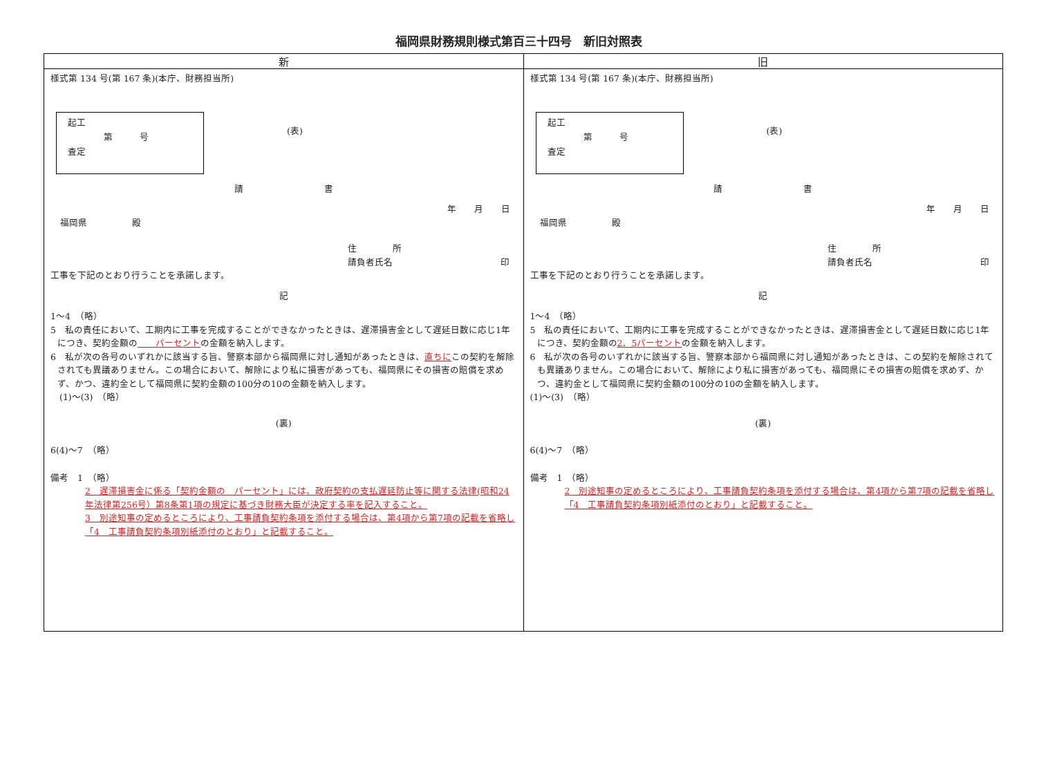福岡県財務規則様式第百三十四号　新旧対照表
| 新 | 旧 |
| --- | --- |
| 様式第 134 号(第 167 条)(本庁、財務担当所) 起工 第 号 査定 (表) 請 書 年 月 日 福岡県 殿 住 所 請負者氏名 印 工事を下記のとおり行うことを承諾します。 記 1～4 （略） 5 私の責任において、工期内に工事を完成することができなかったときは、遅滞損害金として遅延日数に応じ1年につき、契約金額の パーセント の金額を納入します。 6 私が次の各号のいずれかに該当する旨、警察本部から福岡県に対し通知があったときは、 直ちに この契約を解除されても異議ありません。この場合において、解除により私に損害があっても、福岡県にその損害の賠償を求めず、かつ、違約金として福岡県に契約金額の100分の10の金額を納入します。 (1)～(3) （略） (裏) 6(4)～7 （略） 備考 1 （略） 2 遅滞損害金に係る「契約金額の パーセント」には、政府契約の支払遅延防止等に関する法律(昭和24年法律第256号）第8条第1項の規定に基づき財務大臣が決定する率を記入すること。 3 別途知事の定めるところにより、工事請負契約条項を添付する場合は、第4項から第7項の記載を省略し「4 工事請負契約条項別紙添付のとおり」と記載すること。 | 様式第 134 号(第 167 条)(本庁、財務担当所) 起工 第 号 査定 (表) 請 書 年 月 日 福岡県 殿 住 所 請負者氏名 印 工事を下記のとおり行うことを承諾します。 記 1～4 （略） 5 私の責任において、工期内に工事を完成することができなかったときは、遅滞損害金として遅延日数に応じ1年につき、契約金額の 2．5パーセント の金額を納入します。 6 私が次の各号のいずれかに該当する旨、警察本部から福岡県に対し通知があったときは、この契約を解除されても異議ありません。この場合において、解除により私に損害があっても、福岡県にその損害の賠償を求めず、かつ、違約金として福岡県に契約金額の100分の10の金額を納入します。 (1)～(3) （略） (裏) 6(4)～7 （略） 備考 1 （略） 2 別途知事の定めるところにより、工事請負契約条項を添付する場合は、第4項から第7項の記載を省略し「4 工事請負契約条項別紙添付のとおり」と記載すること。 |